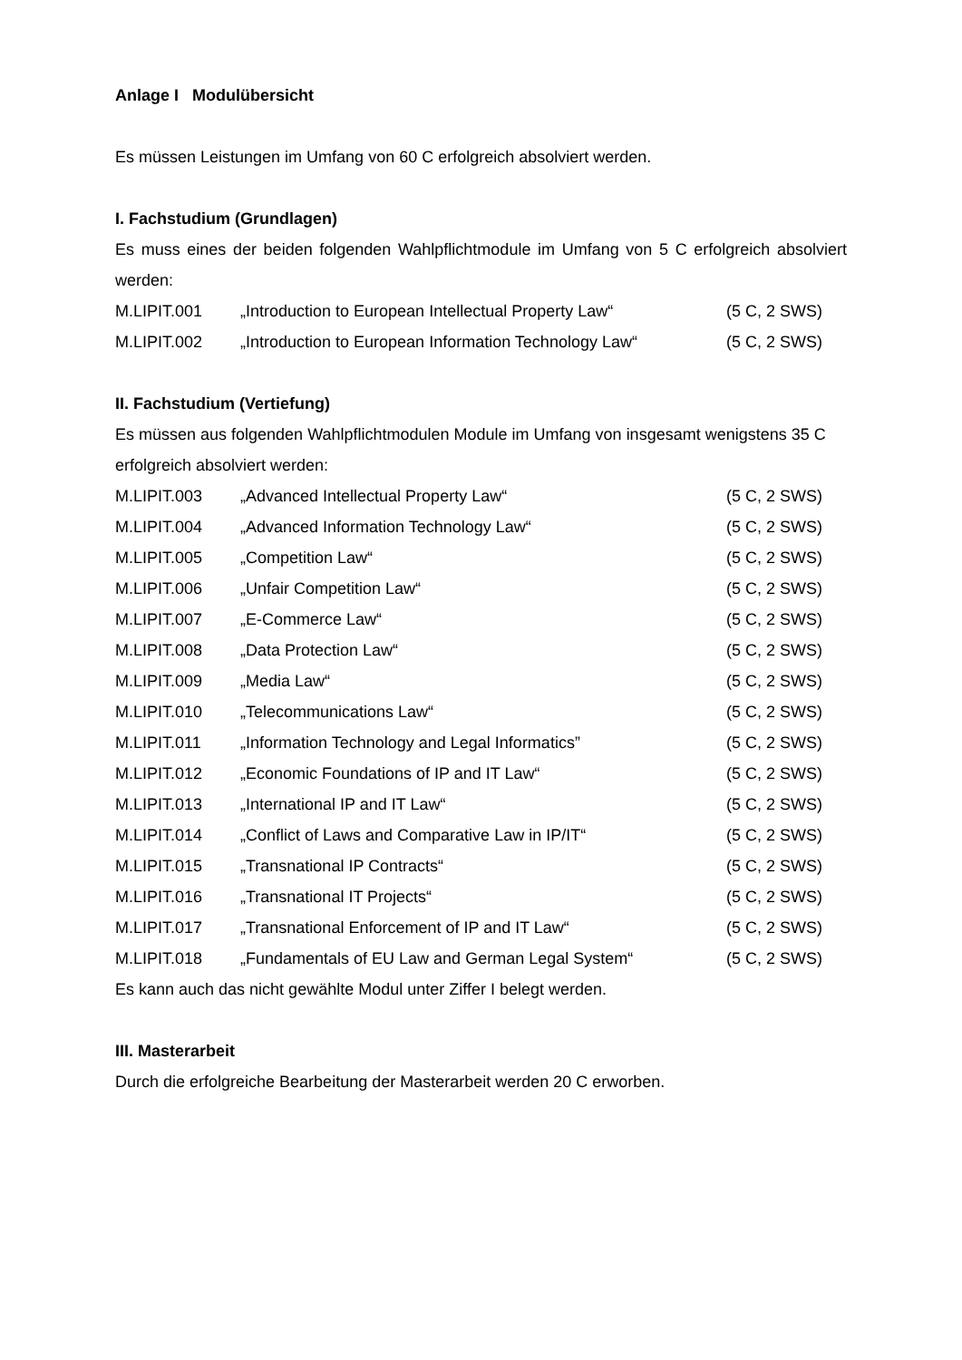Anlage I Modulübersicht
Es müssen Leistungen im Umfang von 60 C erfolgreich absolviert werden.
I. Fachstudium (Grundlagen)
Es muss eines der beiden folgenden Wahlpflichtmodule im Umfang von 5 C erfolgreich absolviert werden:
| M.LIPIT.001 | „Introduction to European Intellectual Property Law“ | (5 C, 2 SWS) |
| M.LIPIT.002 | „Introduction to European Information Technology Law“ | (5 C, 2 SWS) |
II. Fachstudium (Vertiefung)
Es müssen aus folgenden Wahlpflichtmodulen Module im Umfang von insgesamt wenigstens 35 C erfolgreich absolviert werden:
| M.LIPIT.003 | „Advanced Intellectual Property Law“ | (5 C, 2 SWS) |
| M.LIPIT.004 | „Advanced Information Technology Law“ | (5 C, 2 SWS) |
| M.LIPIT.005 | „Competition Law“ | (5 C, 2 SWS) |
| M.LIPIT.006 | „Unfair Competition Law“ | (5 C, 2 SWS) |
| M.LIPIT.007 | „E-Commerce Law“ | (5 C, 2 SWS) |
| M.LIPIT.008 | „Data Protection Law“ | (5 C, 2 SWS) |
| M.LIPIT.009 | „Media Law“ | (5 C, 2 SWS) |
| M.LIPIT.010 | „Telecommunications Law“ | (5 C, 2 SWS) |
| M.LIPIT.011 | „Information Technology and Legal Informatics” | (5 C, 2 SWS) |
| M.LIPIT.012 | „Economic Foundations of IP and IT Law“ | (5 C, 2 SWS) |
| M.LIPIT.013 | „International IP and IT Law“ | (5 C, 2 SWS) |
| M.LIPIT.014 | „Conflict of Laws and Comparative Law in IP/IT“ | (5 C, 2 SWS) |
| M.LIPIT.015 | „Transnational IP Contracts“ | (5 C, 2 SWS) |
| M.LIPIT.016 | „Transnational IT Projects“ | (5 C, 2 SWS) |
| M.LIPIT.017 | „Transnational Enforcement of IP and IT Law“ | (5 C, 2 SWS) |
| M.LIPIT.018 | „Fundamentals of EU Law and German Legal System“ | (5 C, 2 SWS) |
Es kann auch das nicht gewählte Modul unter Ziffer I belegt werden.
III. Masterarbeit
Durch die erfolgreiche Bearbeitung der Masterarbeit werden 20 C erworben.